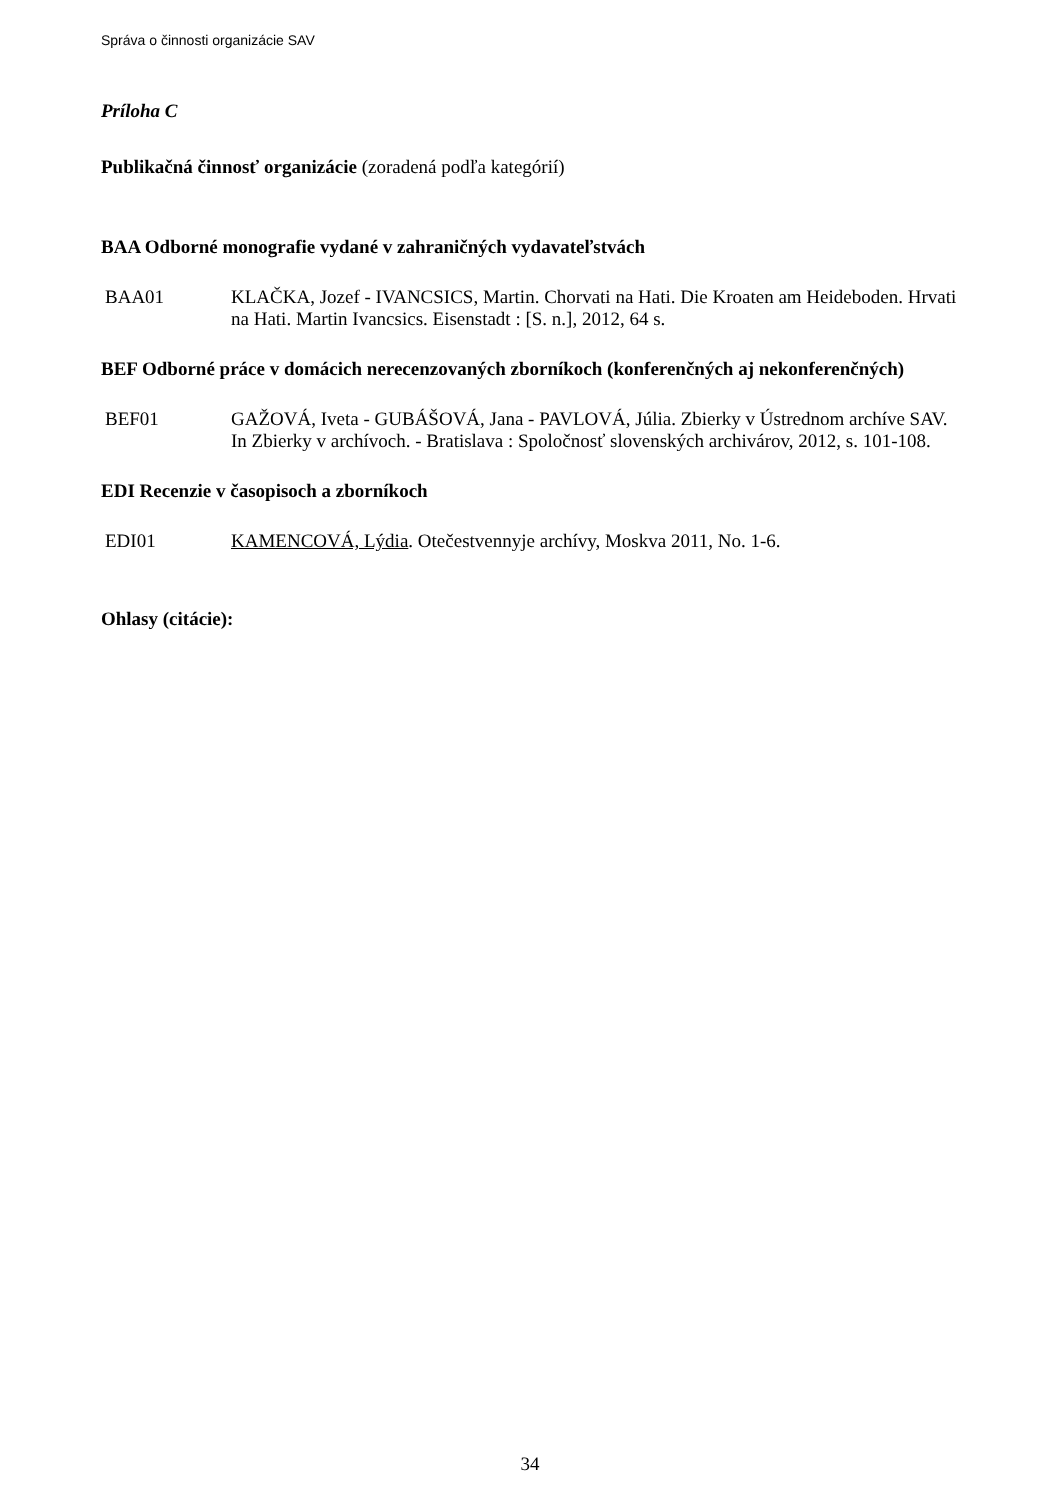Správa o činnosti organizácie SAV
Príloha C
Publikačná činnosť organizácie (zoradená podľa kategórií)
BAA Odborné monografie vydané v zahraničných vydavateľstvách
BAA01 KLAČKA, Jozef - IVANCSICS, Martin. Chorvati na Hati. Die Kroaten am Heideboden. Hrvati na Hati. Martin Ivancsics. Eisenstadt : [S. n.], 2012, 64 s.
BEF Odborné práce v domácich nerecenzovaných zborníkoch (konferenčných aj nekonferenčných)
BEF01 GAŽOVÁ, Iveta - GUBÁŠOVÁ, Jana - PAVLOVÁ, Júlia. Zbierky v Ústrednom archíve SAV. In Zbierky v archívoch. - Bratislava : Spoločnosť slovenských archivárov, 2012, s. 101-108.
EDI Recenzie v časopisoch a zborníkoch
EDI01 KAMENCOVÁ, Lýdia. Otečestvennyje archívy, Moskva 2011, No. 1-6.
Ohlasy (citácie):
34